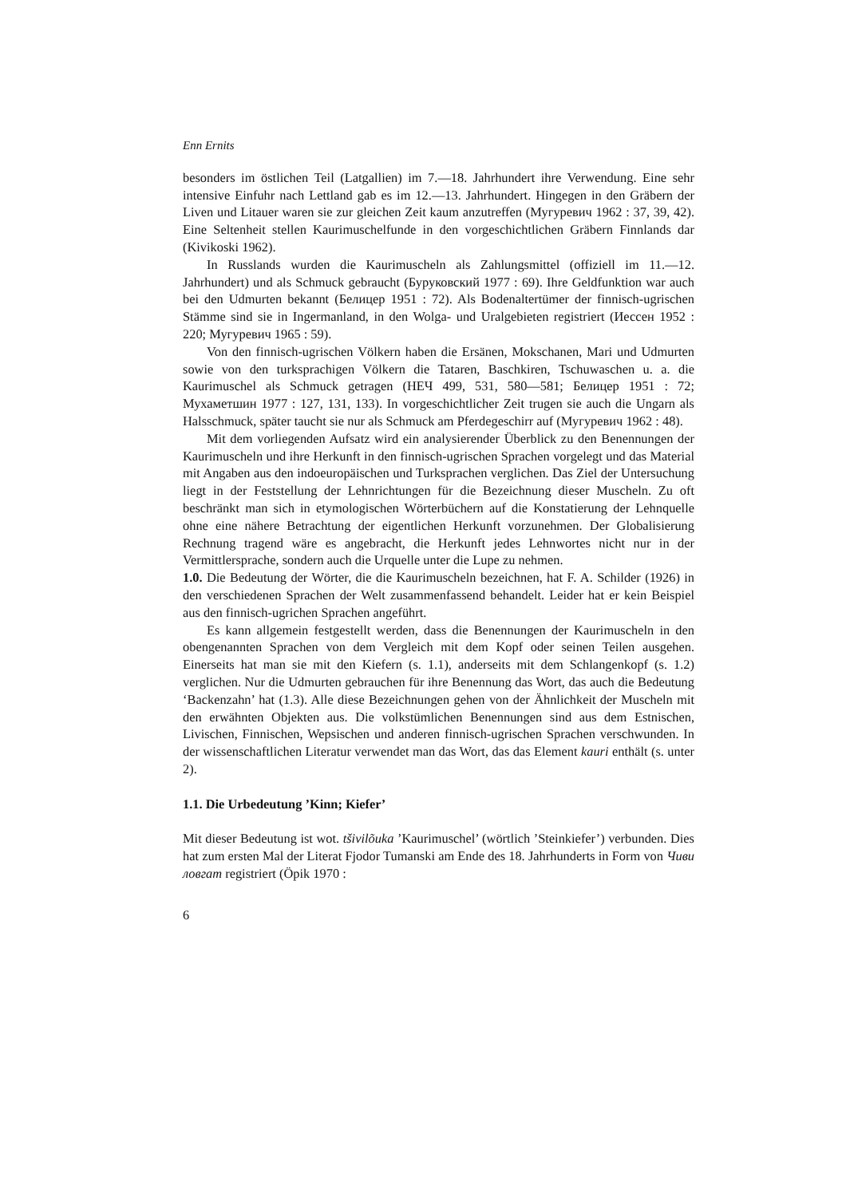Enn Ernits
besonders im östlichen Teil (Latgallien) im 7.—18. Jahrhundert ihre Verwendung. Eine sehr intensive Einfuhr nach Lettland gab es im 12.—13. Jahrhundert. Hingegen in den Gräbern der Liven und Litauer waren sie zur gleichen Zeit kaum anzutreffen (Мугуревич 1962 : 37, 39, 42). Eine Seltenheit stellen Kaurimuschelfunde in den vorgeschichtlichen Gräbern Finnlands dar (Kivikoski 1962).
In Russlands wurden die Kaurimuscheln als Zahlungsmittel (offiziell im 11.—12. Jahrhundert) und als Schmuck gebraucht (Буруковский 1977 : 69). Ihre Geldfunktion war auch bei den Udmurten bekannt (Белицер 1951 : 72). Als Bodenaltertümer der finnisch-ugrischen Stämme sind sie in Ingermanland, in den Wolga- und Uralgebieten registriert (Иессен 1952 : 220; Мугуревич 1965 : 59).
Von den finnisch-ugrischen Völkern haben die Ersänen, Mokschanen, Mari und Udmurten sowie von den turksprachigen Völkern die Tataren, Baschkiren, Tschuwaschen u. a. die Kaurimuschel als Schmuck getragen (НЕЧ 499, 531, 580—581; Белицер 1951 : 72; Мухаметшин 1977 : 127, 131, 133). In vorgeschichtlicher Zeit trugen sie auch die Ungarn als Halsschmuck, später taucht sie nur als Schmuck am Pferdegeschirr auf (Мугуревич 1962 : 48).
Mit dem vorliegenden Aufsatz wird ein analysierender Überblick zu den Benennungen der Kaurimuscheln und ihre Herkunft in den finnisch-ugrischen Sprachen vorgelegt und das Material mit Angaben aus den indoeuropäischen und Turksprachen verglichen. Das Ziel der Untersuchung liegt in der Feststellung der Lehnrichtungen für die Bezeichnung dieser Muscheln. Zu oft beschränkt man sich in etymologischen Wörterbüchern auf die Konstatierung der Lehnquelle ohne eine nähere Betrachtung der eigentlichen Herkunft vorzunehmen. Der Globalisierung Rechnung tragend wäre es angebracht, die Herkunft jedes Lehnwortes nicht nur in der Vermittlersprache, sondern auch die Urquelle unter die Lupe zu nehmen.
1.0. Die Bedeutung der Wörter, die die Kaurimuscheln bezeichnen, hat F. A. Schilder (1926) in den verschiedenen Sprachen der Welt zusammenfassend behandelt. Leider hat er kein Beispiel aus den finnisch-ugrichen Sprachen angeführt.
Es kann allgemein festgestellt werden, dass die Benennungen der Kaurimuscheln in den obengenannten Sprachen von dem Vergleich mit dem Kopf oder seinen Teilen ausgehen. Einerseits hat man sie mit den Kiefern (s. 1.1), anderseits mit dem Schlangenkopf (s. 1.2) verglichen. Nur die Udmurten gebrauchen für ihre Benennung das Wort, das auch die Bedeutung ‘Backenzahn’ hat (1.3). Alle diese Bezeichnungen gehen von der Ähnlichkeit der Muscheln mit den erwähnten Objekten aus. Die volkstümlichen Benennungen sind aus dem Estnischen, Livischen, Finnischen, Wepsischen und anderen finnisch-ugrischen Sprachen verschwunden. In der wissenschaftlichen Literatur verwendet man das Wort, das das Element kauri enthält (s. unter 2).
1.1. Die Urbedeutung ’Kinn; Kiefer’
Mit dieser Bedeutung ist wot. tšivilõuka ’Kaurimuschel’ (wörtlich ’Steinkiefer’) verbunden. Dies hat zum ersten Mal der Literat Fjodor Tumanski am Ende des 18. Jahrhunderts in Form von Чиви ловгат registriert (Öpik 1970 :
6